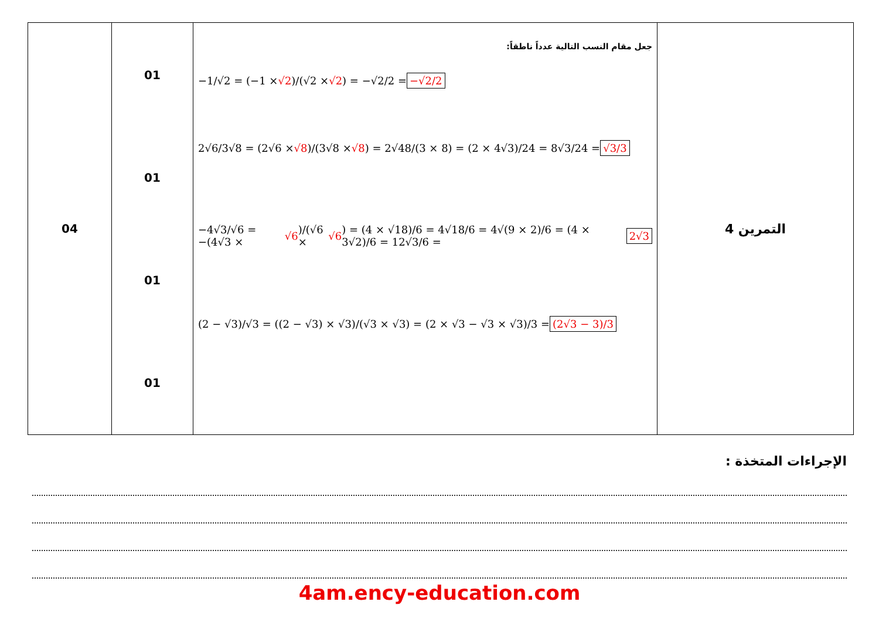| 04 | 01 01 01 01 | جعل مقام النسب التالية عدداً ناطقاً: −1/√2 = (−1 × √2 )/(√2 × √2 ) = −√2/2 = −√2/2 2√6/3√8 = (2√6 × √8 )/(3√8 × √8 ) = 2√48/(3 × 8) = (2 × 4√3)/24 = 8√3/24 = √3/3 −4√3/√6 = −(4√3 × √6 )/(√6 × √6 ) = (4 × √18)/6 = 4√18/6 = 4√(9 × 2)/6 = (4 × 3√2)/6 = 12√3/6 = 2√3 (2 − √3)/√3 = ((2 − √3) × √3)/(√3 × √3) = (2 × √3 − √3 × √3)/3 = (2√3 − 3)/3 | التمرين 4 |
الإجراءات المتخذة :
4am.ency-education.com